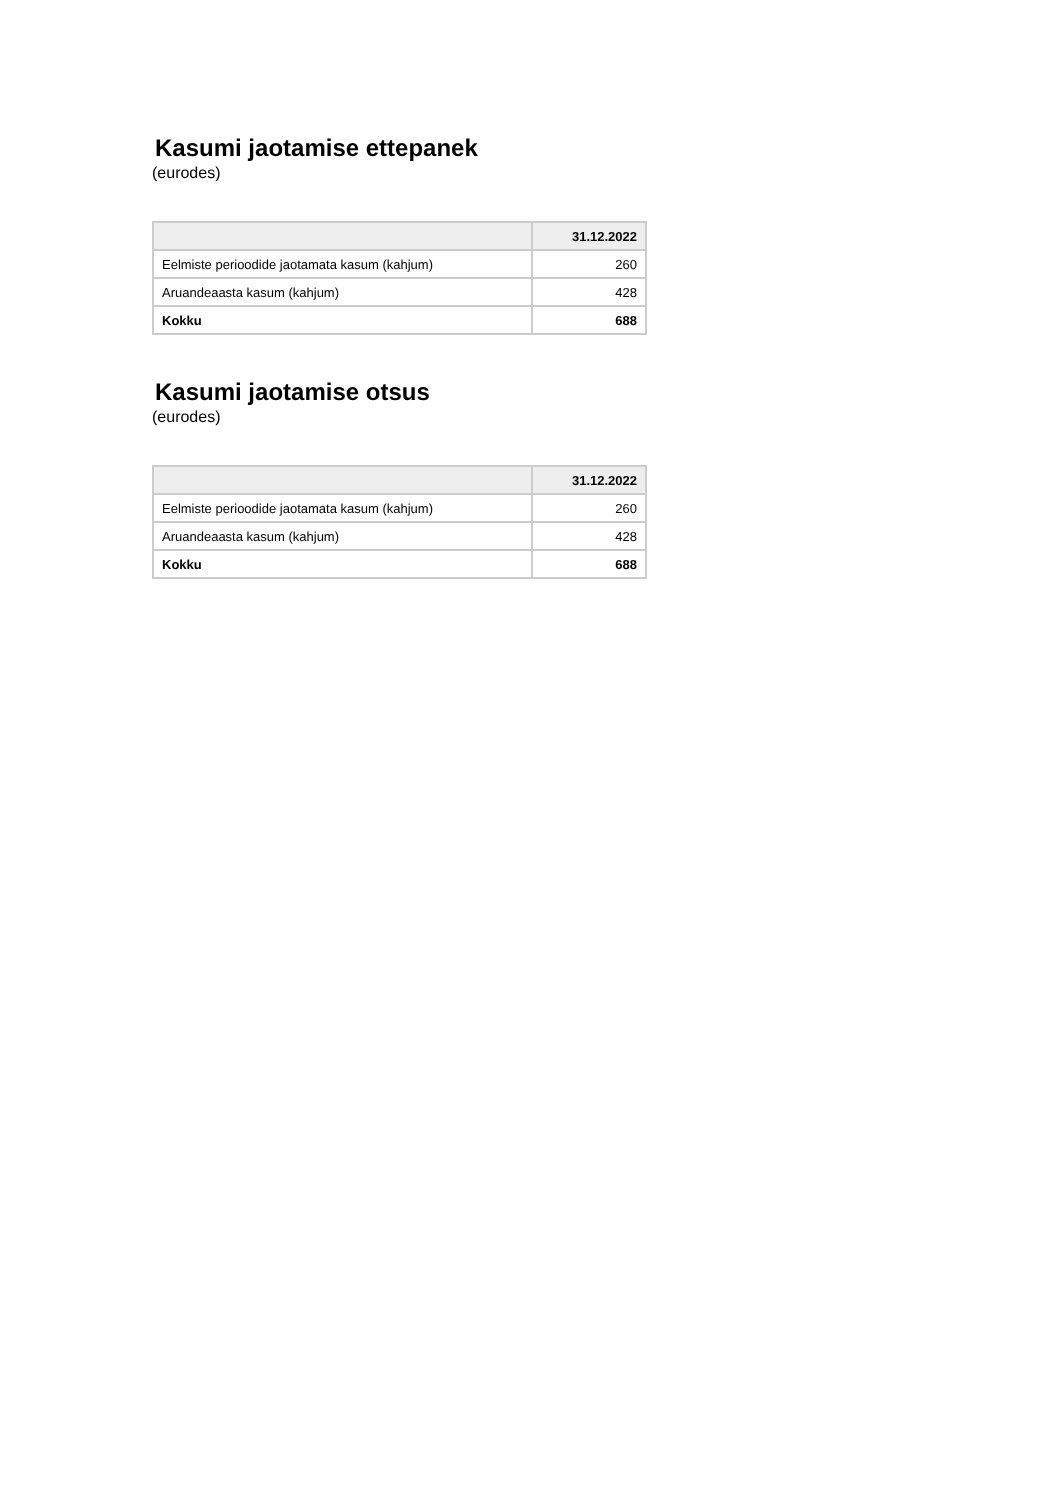Kasumi jaotamise ettepanek
(eurodes)
| | 31.12.2022 |
| --- | --- |
| Eelmiste perioodide jaotamata kasum (kahjum) | 260 |
| Aruandeaasta kasum (kahjum) | 428 |
| Kokku | 688 |
Kasumi jaotamise otsus
(eurodes)
| | 31.12.2022 |
| --- | --- |
| Eelmiste perioodide jaotamata kasum (kahjum) | 260 |
| Aruandeaasta kasum (kahjum) | 428 |
| Kokku | 688 |